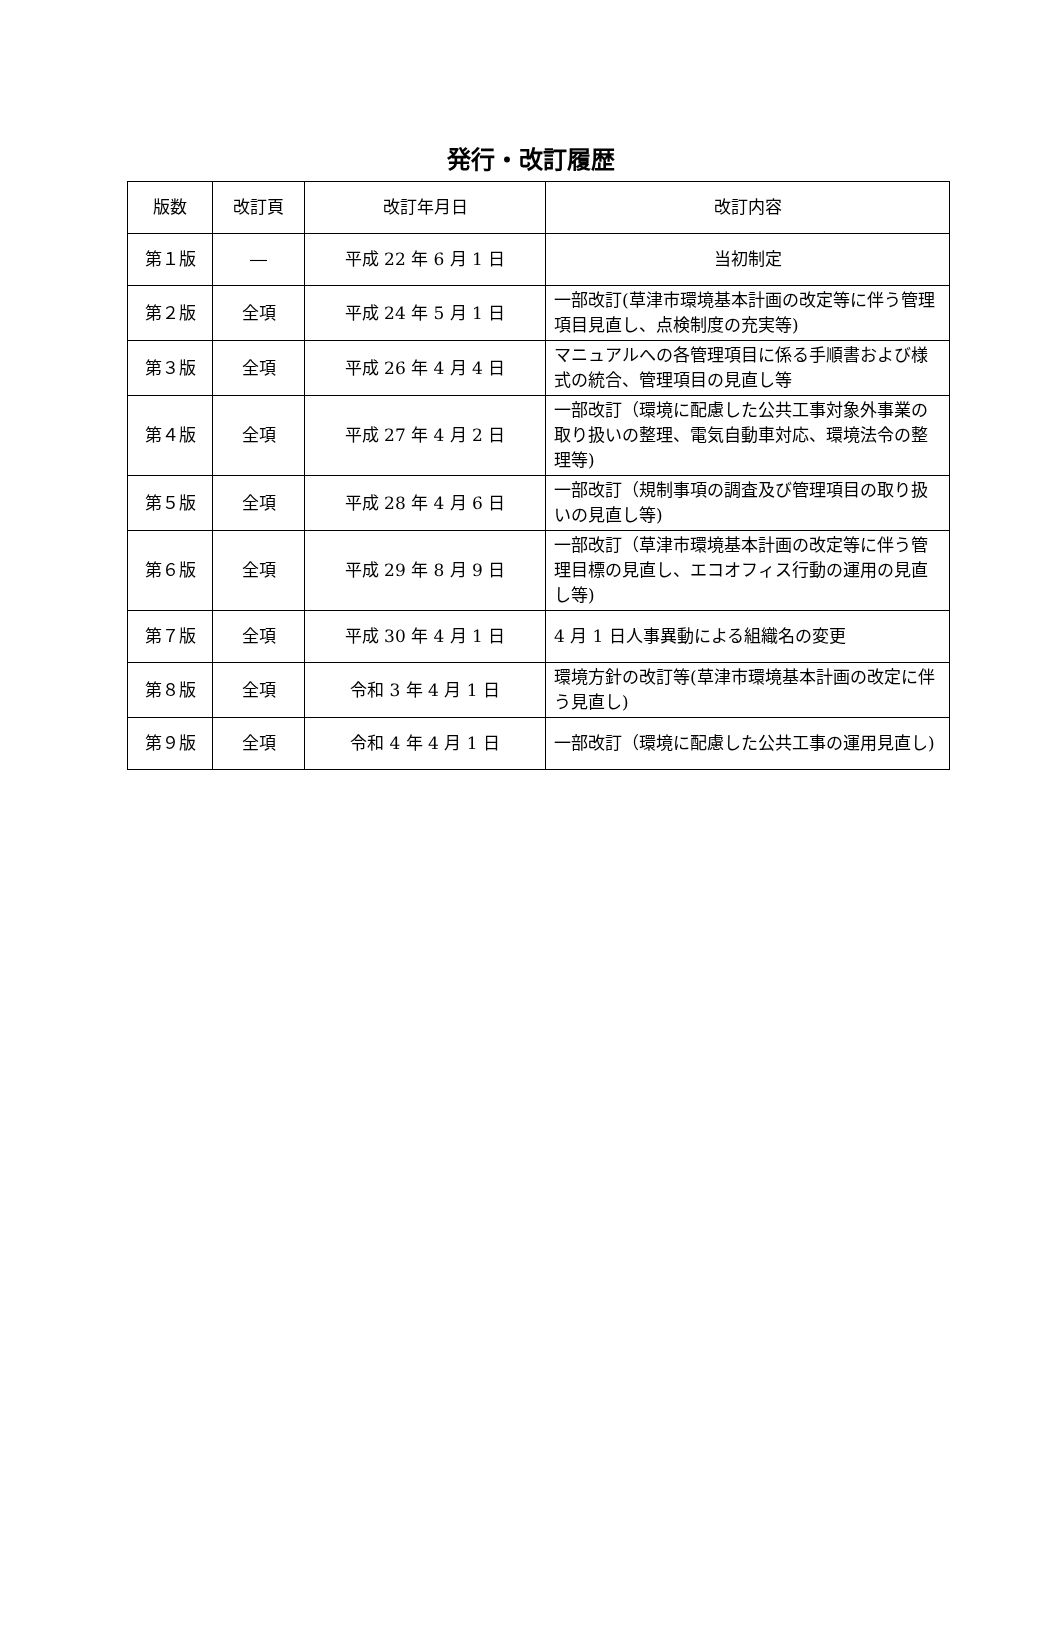発行・改訂履歴
| 版数 | 改訂頁 | 改訂年月日 | 改訂内容 |
| --- | --- | --- | --- |
| 第１版 | ― | 平成 22 年 6 月 1 日 | 当初制定 |
| 第２版 | 全項 | 平成 24 年 5 月 1 日 | 一部改訂(草津市環境基本計画の改定等に伴う管理項目見直し、点検制度の充実等) |
| 第３版 | 全項 | 平成 26 年 4 月 4 日 | マニュアルへの各管理項目に係る手順書および様式の統合、管理項目の見直し等 |
| 第４版 | 全項 | 平成 27 年 4 月 2 日 | 一部改訂（環境に配慮した公共工事対象外事業の取り扱いの整理、電気自動車対応、環境法令の整理等) |
| 第５版 | 全項 | 平成 28 年 4 月 6 日 | 一部改訂（規制事項の調査及び管理項目の取り扱いの見直し等) |
| 第６版 | 全項 | 平成 29 年 8 月 9 日 | 一部改訂（草津市環境基本計画の改定等に伴う管理目標の見直し、エコオフィス行動の運用の見直し等) |
| 第７版 | 全項 | 平成 30 年 4 月 1 日 | 4 月 1 日人事異動による組織名の変更 |
| 第８版 | 全項 | 令和 3 年 4 月 1 日 | 環境方針の改訂等(草津市環境基本計画の改定に伴う見直し) |
| 第９版 | 全項 | 令和 4 年 4 月 1 日 | 一部改訂（環境に配慮した公共工事の運用見直し) |